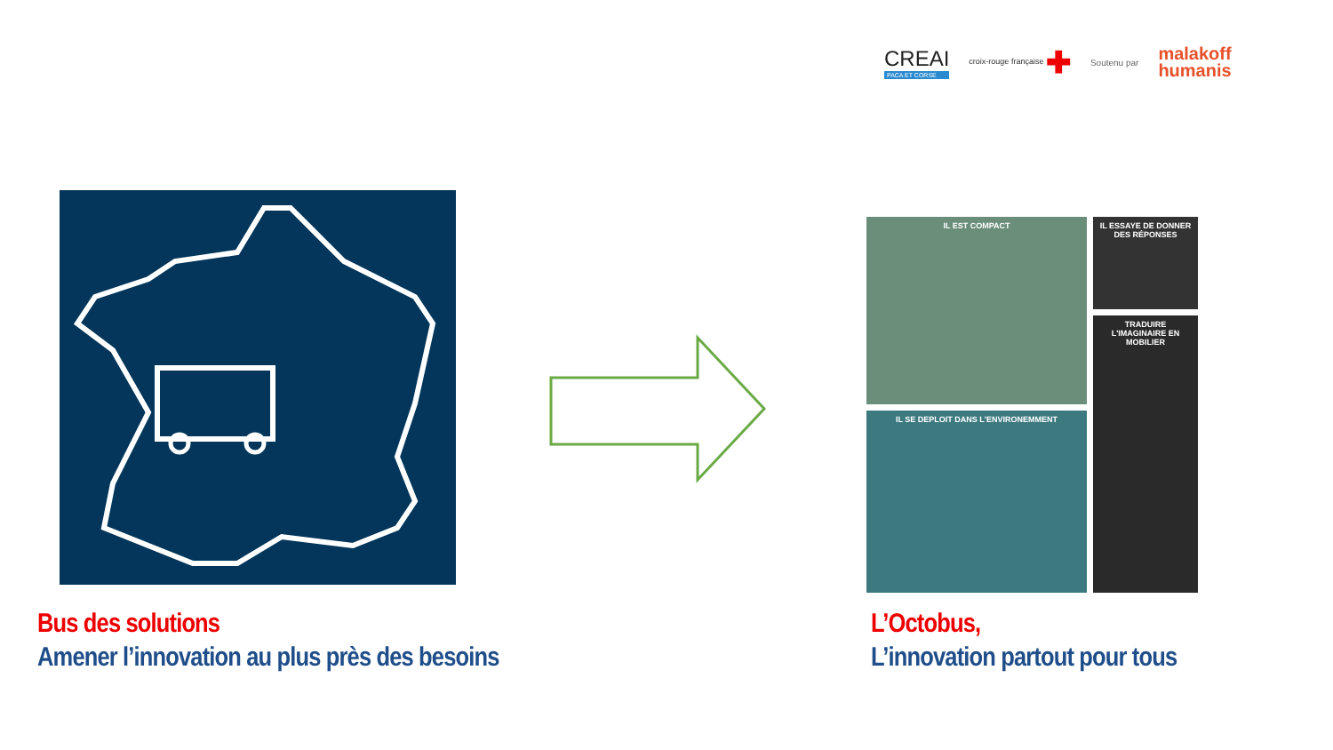CREAI
PACA ET CORSE
croix-rouge française ✚
Soutenu par
malakoff
humanis
IL EST COMPACT
IL ESSAYE DE DONNER DES RÉPONSES
TRADUIRE L'IMAGINAIRE EN MOBILIER
IL SE DEPLOIT DANS L'ENVIRONEMMENT
Bus des solutions
Amener l’innovation au plus près des besoins
L’Octobus,
L’innovation partout pour tous